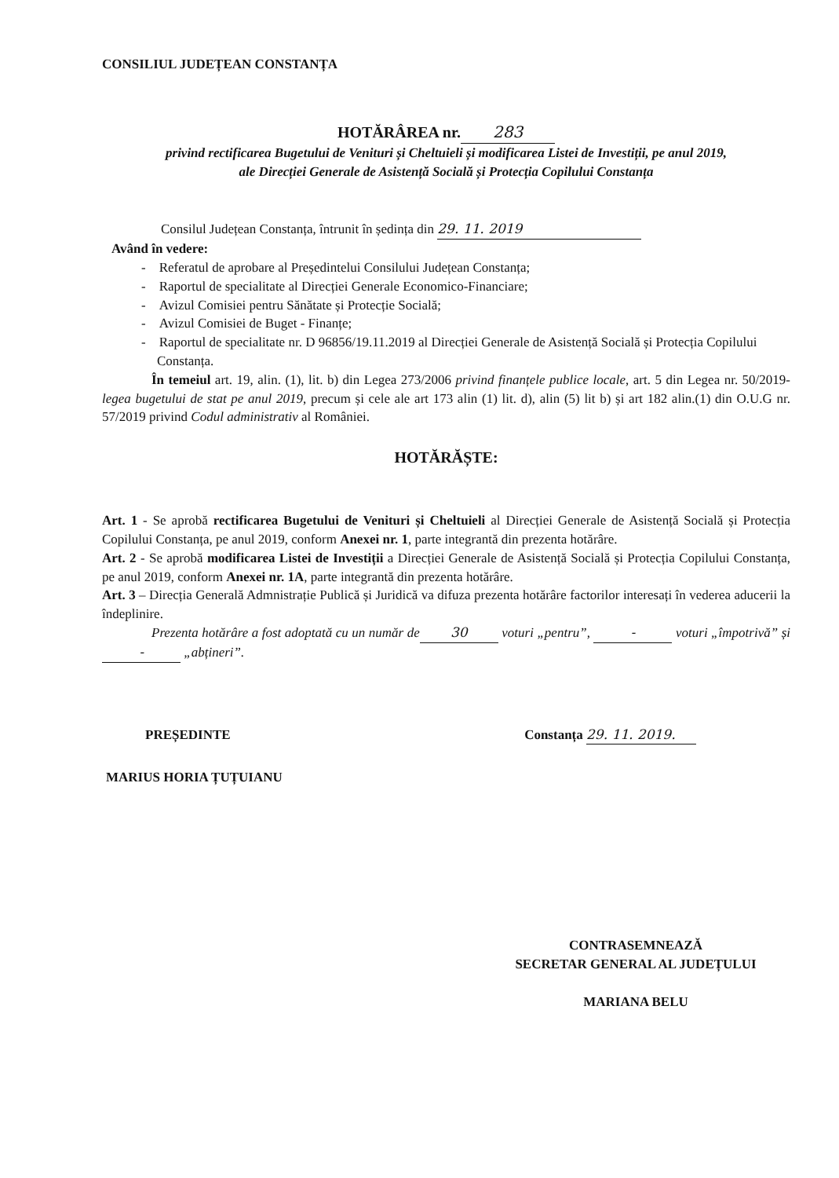CONSILIUL JUDEȚEAN CONSTANȚA
HOTĂRÂREA nr. 283
privind rectificarea Bugetului de Venituri și Cheltuieli și modificarea Listei de Investiții, pe anul 2019,
ale Direcției Generale de Asistență Socială și Protecția Copilului Constanța
Consilul Județean Constanța, întrunit în ședința din 29. 11. 2019
Având în vedere:
- Referatul de aprobare al Președintelui Consilului Județean Constanța;
- Raportul de specialitate al Direcției Generale Economico-Financiare;
- Avizul Comisiei pentru Sănătate și Protecție Socială;
- Avizul Comisiei de Buget - Finanțe;
- Raportul de specialitate nr. D 96856/19.11.2019 al Direcției Generale de Asistență Socială și Protecția Copilului Constanța.
În temeiul art. 19, alin. (1), lit. b) din Legea 273/2006 privind finanțele publice locale, art. 5 din Legea nr. 50/2019- legea bugetului de stat pe anul 2019, precum și cele ale art 173 alin (1) lit. d), alin (5) lit b) și art 182 alin.(1) din O.U.G nr. 57/2019 privind Codul administrativ al României.
HOTĂRĂȘTE:
Art. 1 - Se aprobă rectificarea Bugetului de Venituri și Cheltuieli al Direcției Generale de Asistență Socială și Protecția Copilului Constanța, pe anul 2019, conform Anexei nr. 1, parte integrantă din prezenta hotărâre.
Art. 2 - Se aprobă modificarea Listei de Investiții a Direcției Generale de Asistență Socială și Protecția Copilului Constanța, pe anul 2019, conform Anexei nr. 1A, parte integrantă din prezenta hotărâre.
Art. 3 – Direcția Generală Admnistrație Publică și Juridică va difuza prezenta hotărâre factorilor interesați în vederea aducerii la îndeplinire.
Prezenta hotărâre a fost adoptată cu un număr de 30 voturi „pentru”, - voturi „împotrivă” și - „abțineri”.
PREȘEDINTE Constanța 29. 11. 2019.
MARIUS HORIA ȚUȚUIANU
CONTRASEMNEAZĂ
SECRETAR GENERAL AL JUDEȚULUI
MARIANA BELU